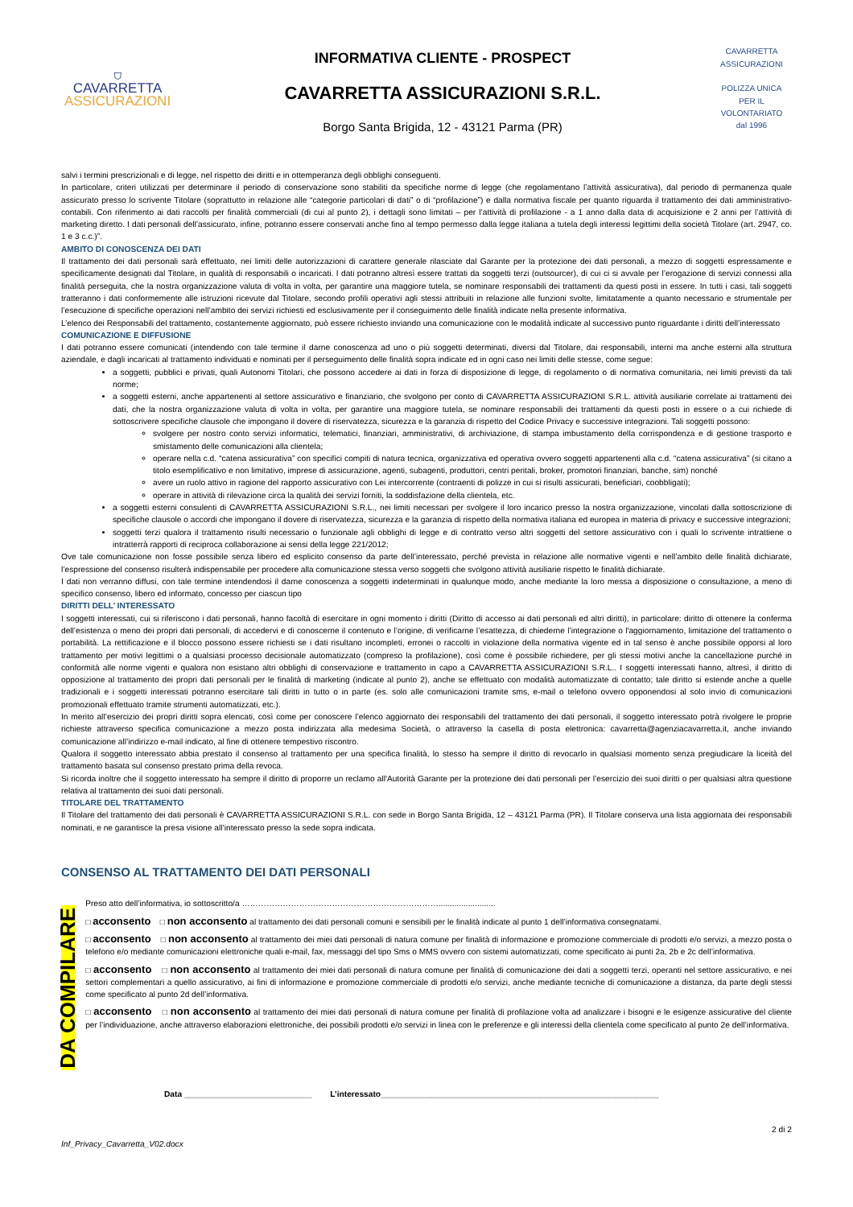⛉
CAVARRETTA
ASSICURAZIONI
INFORMATIVA CLIENTE - PROSPECT
CAVARRETTA ASSICURAZIONI S.R.L.
Borgo Santa Brigida, 12 - 43121 Parma (PR)
CAVARRETTA ASSICURAZIONI
POLIZZA UNICA
PER IL VOLONTARIATO
dal 1996
salvi i termini prescrizionali e di legge, nel rispetto dei diritti e in ottemperanza degli obblighi conseguenti.
In particolare, criteri utilizzati per determinare il periodo di conservazione sono stabiliti da specifiche norme di legge (che regolamentano l’attività assicurativa), dal periodo di permanenza quale assicurato presso lo scrivente Titolare (soprattutto in relazione alle “categorie particolari di dati” o di “profilazione”) e dalla normativa fiscale per quanto riguarda il trattamento dei dati amministrativo-contabili. Con riferimento ai dati raccolti per finalità commerciali (di cui al punto 2), i dettagli sono limitati – per l’attività di profilazione - a 1 anno dalla data di acquisizione e 2 anni per l’attività di marketing diretto. I dati personali dell’assicurato, infine, potranno essere conservati anche fino al tempo permesso dalla legge italiana a tutela degli interessi legittimi della società Titolare (art. 2947, co. 1 e 3 c.c.)”.
AMBITO DI CONOSCENZA DEI DATI
Il trattamento dei dati personali sarà effettuato, nei limiti delle autorizzazioni di carattere generale rilasciate dal Garante per la protezione dei dati personali, a mezzo di soggetti espressamente e specificamente designati dal Titolare, in qualità di responsabili o incaricati. I dati potranno altresì essere trattati da soggetti terzi (outsourcer), di cui ci si avvale per l’erogazione di servizi connessi alla finalità perseguita, che la nostra organizzazione valuta di volta in volta, per garantire una maggiore tutela, se nominare responsabili dei trattamenti da questi posti in essere. In tutti i casi, tali soggetti tratteranno i dati conformemente alle istruzioni ricevute dal Titolare, secondo profili operativi agli stessi attribuiti in relazione alle funzioni svolte, limitatamente a quanto necessario e strumentale per l’esecuzione di specifiche operazioni nell’ambito dei servizi richiesti ed esclusivamente per il conseguimento delle finalità indicate nella presente informativa.
L’elenco dei Responsabili del trattamento, costantemente aggiornato, può essere richiesto inviando una comunicazione con le modalità indicate al successivo punto riguardante i diritti dell’interessato
COMUNICAZIONE E DIFFUSIONE
I dati potranno essere comunicati (intendendo con tale termine il darne conoscenza ad uno o più soggetti determinati, diversi dal Titolare, dai responsabili, interni ma anche esterni alla struttura aziendale, e dagli incaricati al trattamento individuati e nominati per il perseguimento delle finalità sopra indicate ed in ogni caso nei limiti delle stesse, come segue:
a soggetti, pubblici e privati, quali Autonomi Titolari, che possono accedere ai dati in forza di disposizione di legge, di regolamento o di normativa comunitaria, nei limiti previsti da tali norme;
a soggetti esterni, anche appartenenti al settore assicurativo e finanziario, che svolgono per conto di CAVARRETTA ASSICURAZIONI S.R.L. attività ausiliarie correlate ai trattamenti dei dati, che la nostra organizzazione valuta di volta in volta, per garantire una maggiore tutela, se nominare responsabili dei trattamenti da questi posti in essere o a cui richiede di sottoscrivere specifiche clausole che impongano il dovere di riservatezza, sicurezza e la garanzia di rispetto del Codice Privacy e successive integrazioni. Tali soggetti possono:
svolgere per nostro conto servizi informatici, telematici, finanziari, amministrativi, di archiviazione, di stampa imbustamento della corrispondenza e di gestione trasporto e smistamento delle comunicazioni alla clientela;
operare nella c.d. “catena assicurativa” con specifici compiti di natura tecnica, organizzativa ed operativa ovvero soggetti appartenenti alla c.d. “catena assicurativa” (si citano a titolo esemplificativo e non limitativo, imprese di assicurazione, agenti, subagenti, produttori, centri peritali, broker, promotori finanziari, banche, sim) nonché
avere un ruolo attivo in ragione del rapporto assicurativo con Lei intercorrente (contraenti di polizze in cui si risulti assicurati, beneficiari, coobbligati);
operare in attività di rilevazione circa la qualità dei servizi forniti, la soddisfazione della clientela, etc.
a soggetti esterni consulenti di CAVARRETTA ASSICURAZIONI S.R.L., nei limiti necessari per svolgere il loro incarico presso la nostra organizzazione, vincolati dalla sottoscrizione di specifiche clausole o accordi che impongano il dovere di riservatezza, sicurezza e la garanzia di rispetto della normativa italiana ed europea in materia di privacy e successive integrazioni;
soggetti terzi qualora il trattamento risulti necessario o funzionale agli obblighi di legge e di contratto verso altri soggetti del settore assicurativo con i quali lo scrivente intrattiene o intratterrà rapporti di reciproca collaborazione ai sensi della legge 221/2012;
Ove tale comunicazione non fosse possibile senza libero ed esplicito consenso da parte dell’interessato, perché prevista in relazione alle normative vigenti e nell’ambito delle finalità dichiarate, l’espressione del consenso risulterà indispensabile per procedere alla comunicazione stessa verso soggetti che svolgono attività ausiliarie rispetto le finalità dichiarate.
I dati non verranno diffusi, con tale termine intendendosi il darne conoscenza a soggetti indeterminati in qualunque modo, anche mediante la loro messa a disposizione o consultazione, a meno di specifico consenso, libero ed informato, concesso per ciascun tipo
DIRITTI DELL’ INTERESSATO
I soggetti interessati, cui si riferiscono i dati personali, hanno facoltà di esercitare in ogni momento i diritti (Diritto di accesso ai dati personali ed altri diritti), in particolare: diritto di ottenere la conferma dell’esistenza o meno dei propri dati personali, di accedervi e di conoscerne il contenuto e l’origine, di verificarne l’esattezza, di chiederne l’integrazione o l'aggiornamento, limitazione del trattamento o portabilità. La rettificazione e il blocco possono essere richiesti se i dati risultano incompleti, erronei o raccolti in violazione della normativa vigente ed in tal senso è anche possibile opporsi al loro trattamento per motivi legittimi o a qualsiasi processo decisionale automatizzato (compreso la profilazione), così come è possibile richiedere, per gli stessi motivi anche la cancellazione purché in conformità alle norme vigenti e qualora non esistano altri obblighi di conservazione e trattamento in capo a CAVARRETTA ASSICURAZIONI S.R.L.. I soggetti interessati hanno, altresì, il diritto di opposizione al trattamento dei propri dati personali per le finalità di marketing (indicate al punto 2), anche se effettuato con modalità automatizzate di contatto; tale diritto si estende anche a quelle tradizionali e i soggetti interessati potranno esercitare tali diritti in tutto o in parte (es. solo alle comunicazioni tramite sms, e-mail o telefono ovvero opponendosi al solo invio di comunicazioni promozionali effettuato tramite strumenti automatizzati, etc.).
In merito all’esercizio dei propri diritti sopra elencati, così come per conoscere l’elenco aggiornato dei responsabili del trattamento dei dati personali, il soggetto interessato potrà rivolgere le proprie richieste attraverso specifica comunicazione a mezzo posta indirizzata alla medesima Società, o attraverso la casella di posta elettronica: cavarretta@agenziacavarretta.it, anche inviando comunicazione all’indirizzo e-mail indicato, al fine di ottenere tempestivo riscontro.
Qualora il soggetto interessato abbia prestato il consenso al trattamento per una specifica finalità, lo stesso ha sempre il diritto di revocarlo in qualsiasi momento senza pregiudicare la liceità del trattamento basata sul consenso prestato prima della revoca.
Si ricorda inoltre che il soggetto interessato ha sempre il diritto di proporre un reclamo all'Autorità Garante per la protezione dei dati personali per l’esercizio dei suoi diritti o per qualsiasi altra questione relativa al trattamento dei suoi dati personali.
TITOLARE DEL TRATTAMENTO
Il Titolare del trattamento dei dati personali è CAVARRETTA ASSICURAZIONI S.R.L. con sede in Borgo Santa Brigida, 12 – 43121 Parma (PR). Il Titolare conserva una lista aggiornata dei responsabili nominati, e ne garantisce la presa visione all’interessato presso la sede sopra indicata.
CONSENSO AL TRATTAMENTO DEI DATI PERSONALI
DA COMPILARE
Preso atto dell’informativa, io sottoscritto/a ……………………………………………………………….........................
□ acconsento □ non acconsento al trattamento dei dati personali comuni e sensibili per le finalità indicate al punto 1 dell’informativa consegnatami.
□ acconsento □ non acconsento al trattamento dei miei dati personali di natura comune per finalità di informazione e promozione commerciale di prodotti e/o servizi, a mezzo posta o telefono e/o mediante comunicazioni elettroniche quali e-mail, fax, messaggi del tipo Sms o MMS ovvero con sistemi automatizzati, come specificato ai punti 2a, 2b e 2c dell’informativa.
□ acconsento □ non acconsento al trattamento dei miei dati personali di natura comune per finalità di comunicazione dei dati a soggetti terzi, operanti nel settore assicurativo, e nei settori complementari a quello assicurativo, ai fini di informazione e promozione commerciale di prodotti e/o servizi, anche mediante tecniche di comunicazione a distanza, da parte degli stessi come specificato al punto 2d dell’informativa.
□ acconsento □ non acconsento al trattamento dei miei dati personali di natura comune per finalità di profilazione volta ad analizzare i bisogni e le esigenze assicurative del cliente per l’individuazione, anche attraverso elaborazioni elettroniche, dei possibili prodotti e/o servizi in linea con le preferenze e gli interessi della clientela come specificato al punto 2e dell’informativa.
Data ____________________________ L’interessato_____________________________________________________________
Inf_Privacy_Cavarretta_V02.docx 2 di 2